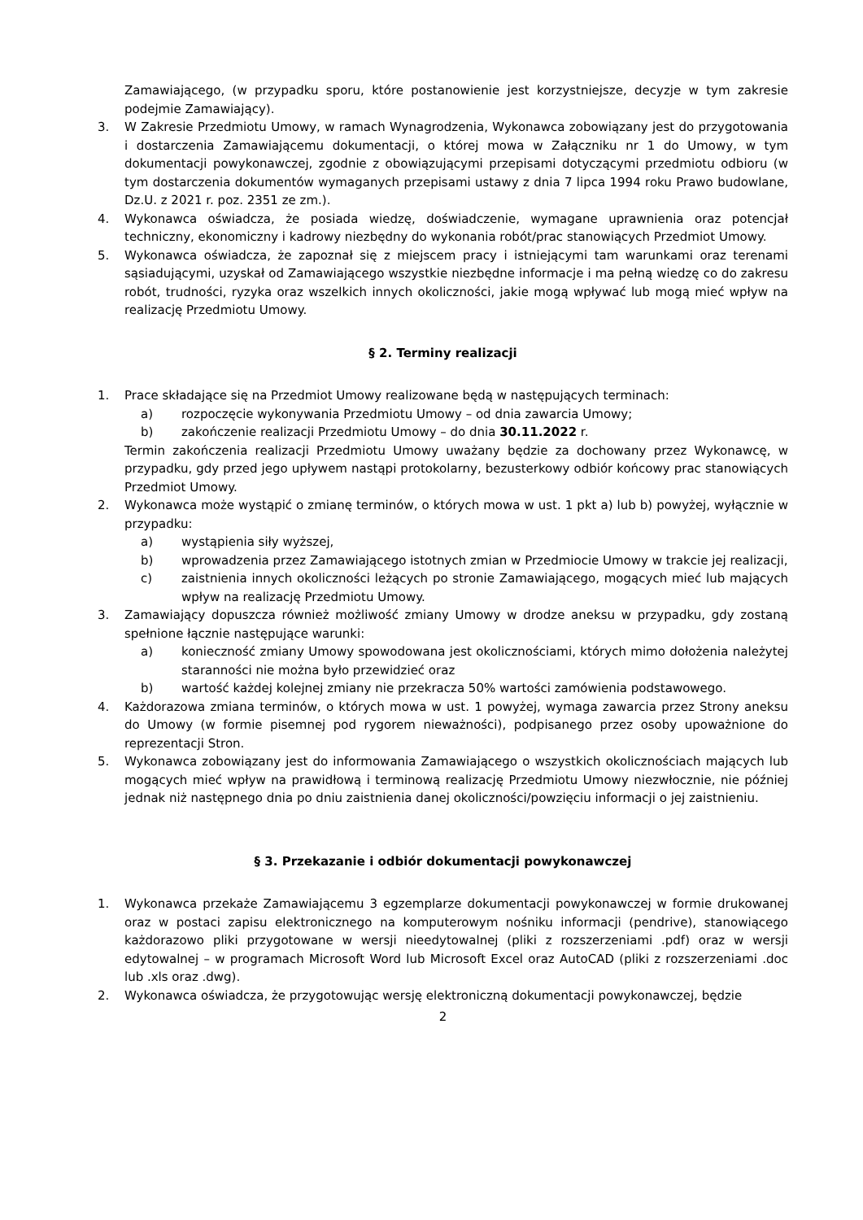Zamawiającego, (w przypadku sporu, które postanowienie jest korzystniejsze, decyzje w tym zakresie podejmie Zamawiający).
3. W Zakresie Przedmiotu Umowy, w ramach Wynagrodzenia, Wykonawca zobowiązany jest do przygotowania i dostarczenia Zamawiającemu dokumentacji, o której mowa w Załączniku nr 1 do Umowy, w tym dokumentacji powykonawczej, zgodnie z obowiązującymi przepisami dotyczącymi przedmiotu odbioru (w tym dostarczenia dokumentów wymaganych przepisami ustawy z dnia 7 lipca 1994 roku Prawo budowlane, Dz.U. z 2021 r. poz. 2351 ze zm.).
4. Wykonawca oświadcza, że posiada wiedzę, doświadczenie, wymagane uprawnienia oraz potencjał techniczny, ekonomiczny i kadrowy niezbędny do wykonania robót/prac stanowiących Przedmiot Umowy.
5. Wykonawca oświadcza, że zapoznał się z miejscem pracy i istniejącymi tam warunkami oraz terenami sąsiadującymi, uzyskał od Zamawiającego wszystkie niezbędne informacje i ma pełną wiedzę co do zakresu robót, trudności, ryzyka oraz wszelkich innych okoliczności, jakie mogą wpływać lub mogą mieć wpływ na realizację Przedmiotu Umowy.
§ 2. Terminy realizacji
1. Prace składające się na Przedmiot Umowy realizowane będą w następujących terminach:
a) rozpoczęcie wykonywania Przedmiotu Umowy – od dnia zawarcia Umowy;
b) zakończenie realizacji Przedmiotu Umowy – do dnia 30.11.2022 r.
Termin zakończenia realizacji Przedmiotu Umowy uważany będzie za dochowany przez Wykonawcę, w przypadku, gdy przed jego upływem nastąpi protokolarny, bezusterkowy odbiór końcowy prac stanowiących Przedmiot Umowy.
2. Wykonawca może wystąpić o zmianę terminów, o których mowa w ust. 1 pkt a) lub b) powyżej, wyłącznie w przypadku:
a) wystąpienia siły wyższej,
b) wprowadzenia przez Zamawiającego istotnych zmian w Przedmiocie Umowy w trakcie jej realizacji,
c) zaistnienia innych okoliczności leżących po stronie Zamawiającego, mogących mieć lub mających wpływ na realizację Przedmiotu Umowy.
3. Zamawiający dopuszcza również możliwość zmiany Umowy w drodze aneksu w przypadku, gdy zostaną spełnione łącznie następujące warunki:
a) konieczność zmiany Umowy spowodowana jest okolicznościami, których mimo dołożenia należytej staranności nie można było przewidzieć oraz
b) wartość każdej kolejnej zmiany nie przekracza 50% wartości zamówienia podstawowego.
4. Każdorazowa zmiana terminów, o których mowa w ust. 1 powyżej, wymaga zawarcia przez Strony aneksu do Umowy (w formie pisemnej pod rygorem nieważności), podpisanego przez osoby upoważnione do reprezentacji Stron.
5. Wykonawca zobowiązany jest do informowania Zamawiającego o wszystkich okolicznościach mających lub mogących mieć wpływ na prawidłową i terminową realizację Przedmiotu Umowy niezwłocznie, nie później jednak niż następnego dnia po dniu zaistnienia danej okoliczności/powzięciu informacji o jej zaistnieniu.
§ 3. Przekazanie i odbiór dokumentacji powykonawczej
1. Wykonawca przekaże Zamawiającemu 3 egzemplarze dokumentacji powykonawczej w formie drukowanej oraz w postaci zapisu elektronicznego na komputerowym nośniku informacji (pendrive), stanowiącego każdorazowo pliki przygotowane w wersji nieedytowalnej (pliki z rozszerzeniami .pdf) oraz w wersji edytowalnej – w programach Microsoft Word lub Microsoft Excel oraz AutoCAD (pliki z rozszerzeniami .doc lub .xls oraz .dwg).
2. Wykonawca oświadcza, że przygotowując wersję elektroniczną dokumentacji powykonawczej, będzie
2